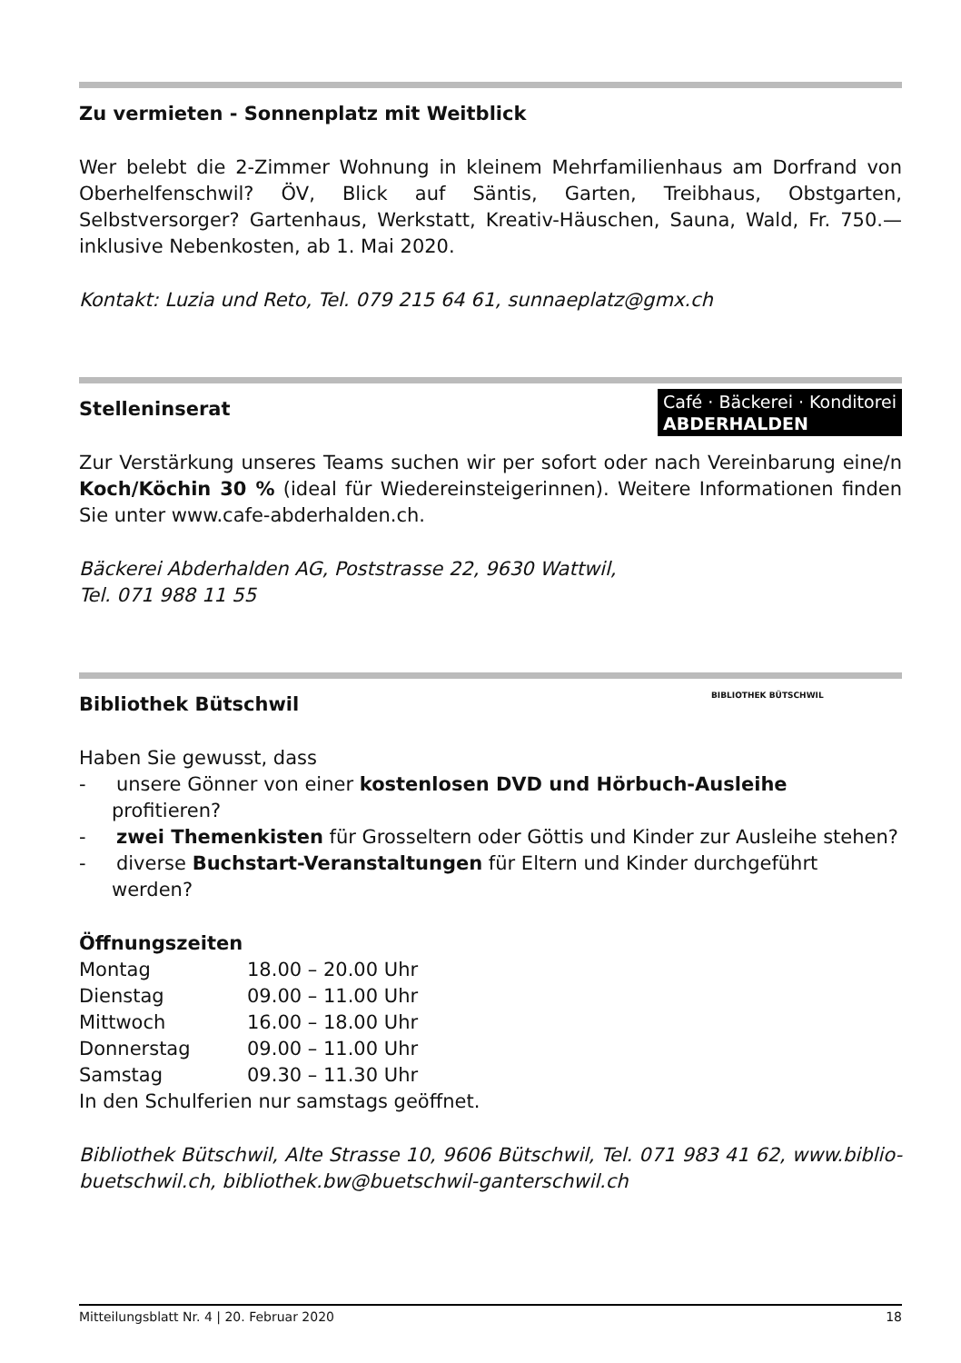Zu vermieten - Sonnenplatz mit Weitblick
Wer belebt die 2-Zimmer Wohnung in kleinem Mehrfamilienhaus am Dorfrand von Oberhelfenschwil? ÖV, Blick auf Säntis, Garten, Treibhaus, Obstgarten, Selbstversorger? Gartenhaus, Werkstatt, Kreativ-Häuschen, Sauna, Wald, Fr. 750.— inklusive Nebenkosten, ab 1. Mai 2020.
Kontakt: Luzia und Reto, Tel. 079 215 64 61, sunnaeplatz@gmx.ch
Café · Bäckerei · Konditorei
ABDERHALDEN
Stelleninserat
Zur Verstärkung unseres Teams suchen wir per sofort oder nach Vereinbarung eine/n Koch/Köchin 30 % (ideal für Wiedereinsteigerinnen). Weitere Informationen finden Sie unter www.cafe-abderhalden.ch.
Bäckerei Abderhalden AG, Poststrasse 22, 9630 Wattwil,
Tel. 071 988 11 55
BIBLIOTHEK BÜTSCHWIL
Bibliothek Bütschwil
Haben Sie gewusst, dass
- unsere Gönner von einer kostenlosen DVD und Hörbuch-Ausleihe profitieren?
- zwei Themenkisten für Grosseltern oder Göttis und Kinder zur Ausleihe stehen?
- diverse Buchstart-Veranstaltungen für Eltern und Kinder durchgeführt werden?
Öffnungszeiten
| Montag | 18.00 – 20.00 Uhr |
| Dienstag | 09.00 – 11.00 Uhr |
| Mittwoch | 16.00 – 18.00 Uhr |
| Donnerstag | 09.00 – 11.00 Uhr |
| Samstag | 09.30 – 11.30 Uhr |
In den Schulferien nur samstags geöffnet.
Bibliothek Bütschwil, Alte Strasse 10, 9606 Bütschwil, Tel. 071 983 41 62, www.biblio-buetschwil.ch, bibliothek.bw@buetschwil-ganterschwil.ch
Mitteilungsblatt Nr. 4 | 20. Februar 2020 18